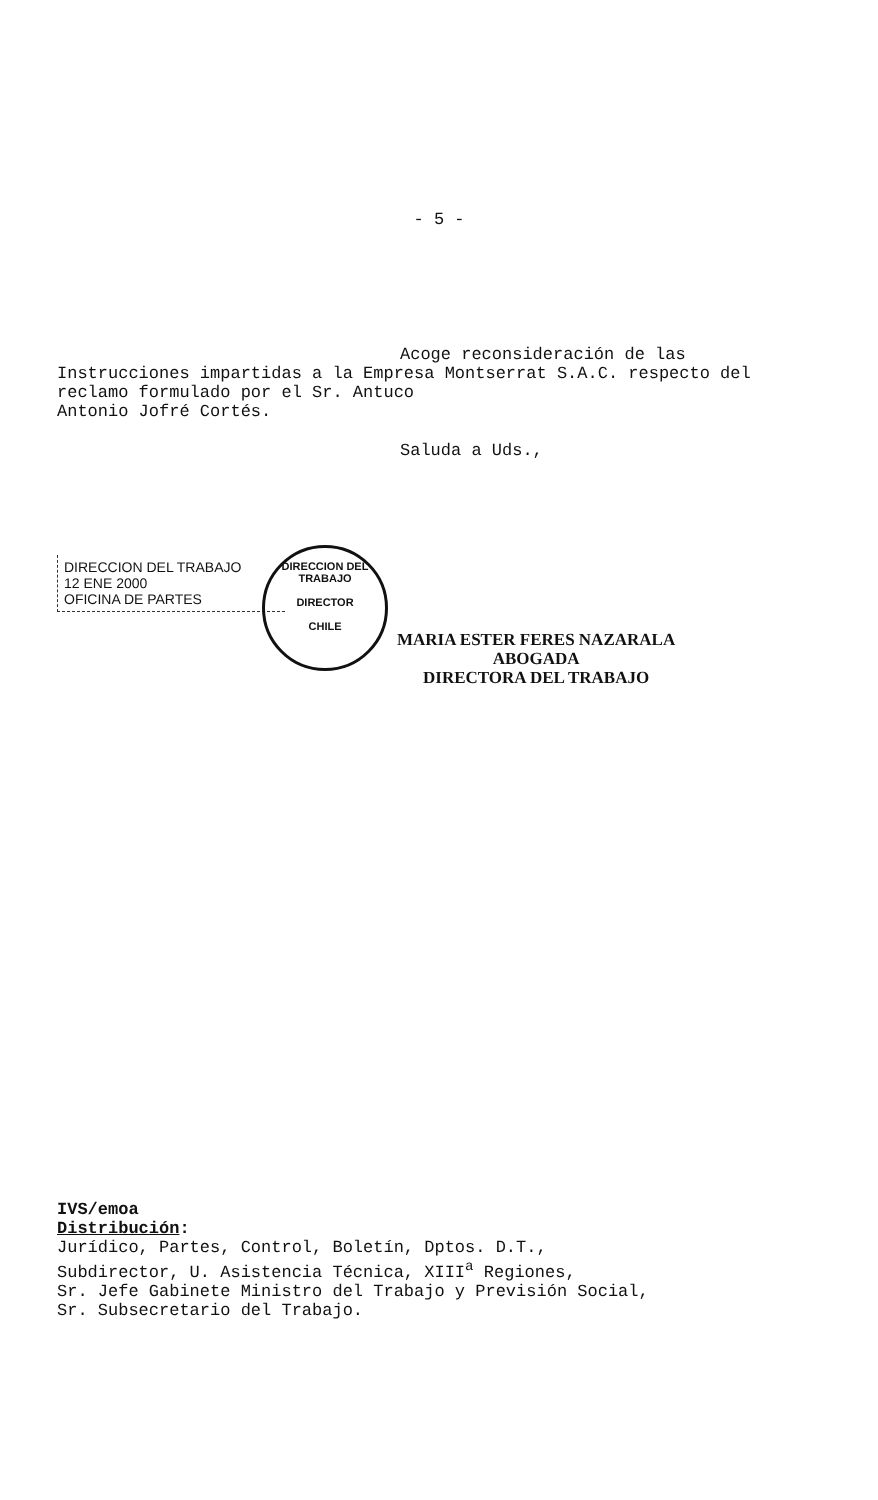- 5 -
Acoge reconsideración de las
Instrucciones impartidas a la Empresa Montserrat S.A.C. respecto del reclamo formulado por el Sr. Antuco
Antonio Jofré Cortés.
Saluda a Uds.,
DIRECCION DEL TRABAJO
12 ENE 2000
OFICINA DE PARTES
DIRECCION DEL TRABAJO
DIRECTOR
CHILE
MARIA ESTER FERES NAZARALA
ABOGADA
DIRECTORA DEL TRABAJO
IVS/emoa
Distribución:
Jurídico, Partes, Control, Boletín, Dptos. D.T.,
Subdirector, U. Asistencia Técnica, XIII<sup>a</sup> Regiones,
Sr. Jefe Gabinete Ministro del Trabajo y Previsión Social,
Sr. Subsecretario del Trabajo.